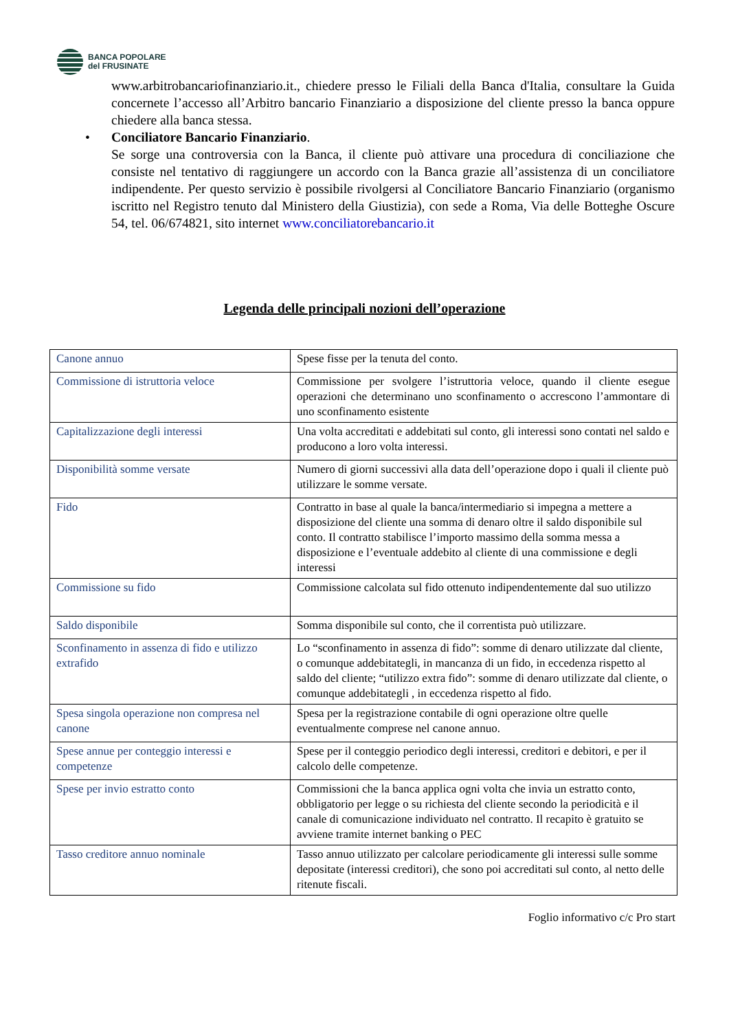BANCA POPOLARE
del FRUSINATE
www.arbitrobancariofinanziario.it., chiedere presso le Filiali della Banca d'Italia, consultare la Guida concernete l’accesso all’Arbitro bancario Finanziario a disposizione del cliente presso la banca oppure chiedere alla banca stessa.
• Conciliatore Bancario Finanziario.
Se sorge una controversia con la Banca, il cliente può attivare una procedura di conciliazione che consiste nel tentativo di raggiungere un accordo con la Banca grazie all’assistenza di un conciliatore indipendente. Per questo servizio è possibile rivolgersi al Conciliatore Bancario Finanziario (organismo iscritto nel Registro tenuto dal Ministero della Giustizia), con sede a Roma, Via delle Botteghe Oscure 54, tel. 06/674821, sito internet www.conciliatorebancario.it
Legenda delle principali nozioni dell’operazione
| Canone annuo | Spese fisse per la tenuta del conto. |
| Commissione di istruttoria veloce | Commissione per svolgere l’istruttoria veloce, quando il cliente esegue operazioni che determinano uno sconfinamento o accrescono l’ammontare di uno sconfinamento esistente |
| Capitalizzazione degli interessi | Una volta accreditati e addebitati sul conto, gli interessi sono contati nel saldo e producono a loro volta interessi. |
| Disponibilità somme versate | Numero di giorni successivi alla data dell’operazione dopo i quali il cliente può utilizzare le somme versate. |
| Fido | Contratto in base al quale la banca/intermediario si impegna a mettere a disposizione del cliente una somma di denaro oltre il saldo disponibile sul conto. Il contratto stabilisce l’importo massimo della somma messa a disposizione e l’eventuale addebito al cliente di una commissione e degli interessi |
| Commissione su fido | Commissione calcolata sul fido ottenuto indipendentemente dal suo utilizzo |
| Saldo disponibile | Somma disponibile sul conto, che il correntista può utilizzare. |
| Sconfinamento in assenza di fido e utilizzo extrafido | Lo “sconfinamento in assenza di fido”: somme di denaro utilizzate dal cliente, o comunque addebitategli, in mancanza di un fido, in eccedenza rispetto al saldo del cliente; “utilizzo extra fido”: somme di denaro utilizzate dal cliente, o comunque addebitategli , in eccedenza rispetto al fido. |
| Spesa singola operazione non compresa nel canone | Spesa per la registrazione contabile di ogni operazione oltre quelle eventualmente comprese nel canone annuo. |
| Spese annue per conteggio interessi e competenze | Spese per il conteggio periodico degli interessi, creditori e debitori, e per il calcolo delle competenze. |
| Spese per invio estratto conto | Commissioni che la banca applica ogni volta che invia un estratto conto, obbligatorio per legge o su richiesta del cliente secondo la periodicità e il canale di comunicazione individuato nel contratto. Il recapito è gratuito se avviene tramite internet banking o PEC |
| Tasso creditore annuo nominale | Tasso annuo utilizzato per calcolare periodicamente gli interessi sulle somme depositate (interessi creditori), che sono poi accreditati sul conto, al netto delle ritenute fiscali. |
Foglio informativo c/c Pro start